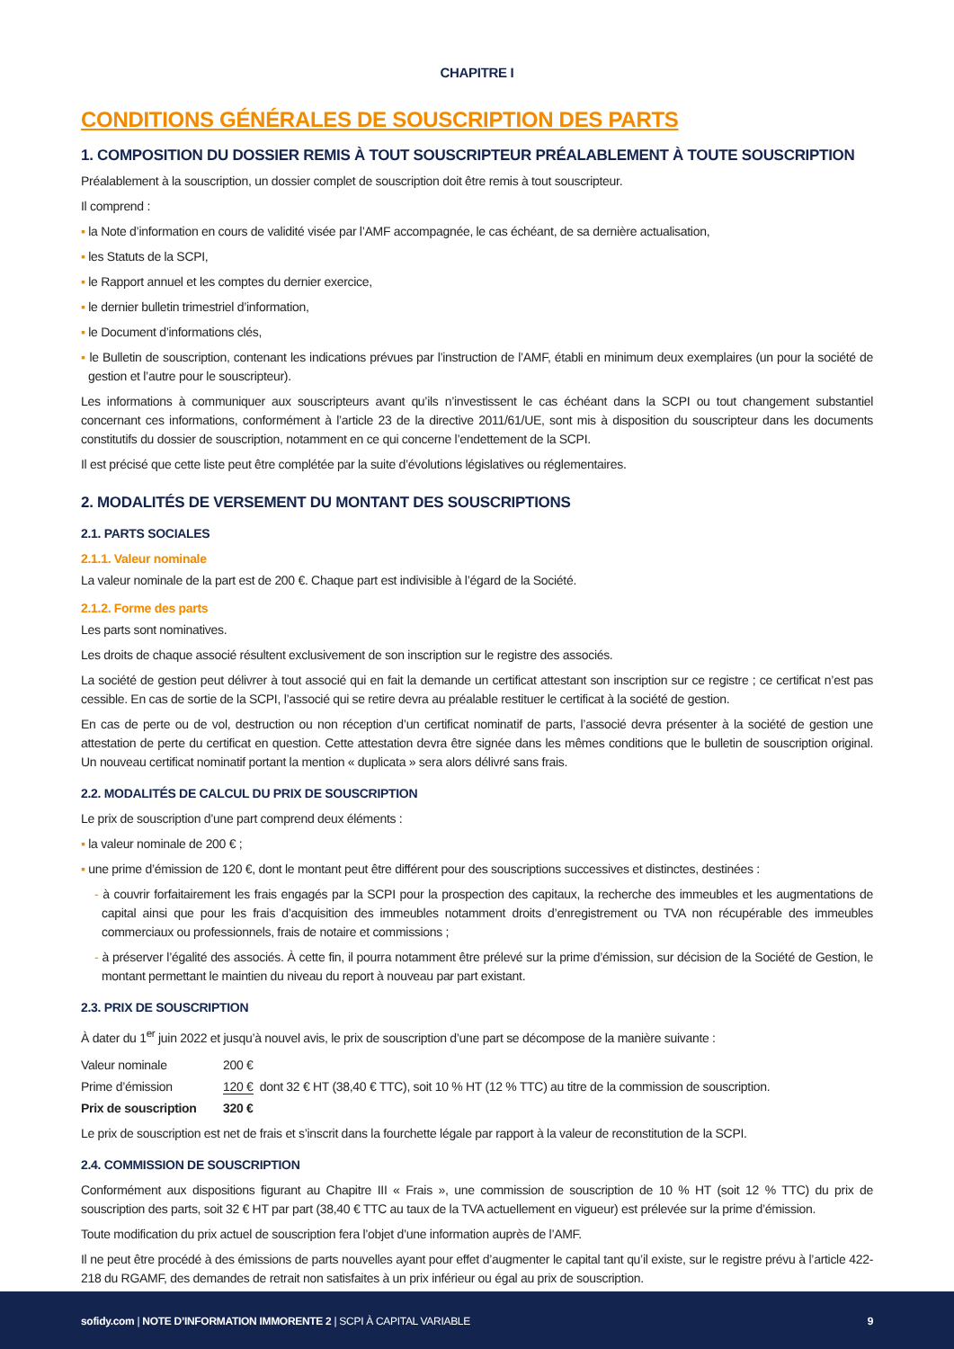CHAPITRE I
CONDITIONS GÉNÉRALES DE SOUSCRIPTION DES PARTS
1. COMPOSITION DU DOSSIER REMIS À TOUT SOUSCRIPTEUR PRÉALABLEMENT À TOUTE SOUSCRIPTION
Préalablement à la souscription, un dossier complet de souscription doit être remis à tout souscripteur.
Il comprend :
▪ la Note d’information en cours de validité visée par l’AMF accompagnée, le cas échéant, de sa dernière actualisation,
▪ les Statuts de la SCPI,
▪ le Rapport annuel et les comptes du dernier exercice,
▪ le dernier bulletin trimestriel d’information,
▪ le Document d’informations clés,
▪ le Bulletin de souscription, contenant les indications prévues par l’instruction de l’AMF, établi en minimum deux exemplaires (un pour la société de gestion et l’autre pour le souscripteur).
Les informations à communiquer aux souscripteurs avant qu’ils n’investissent le cas échéant dans la SCPI ou tout changement substantiel concernant ces informations, conformément à l’article 23 de la directive 2011/61/UE, sont mis à disposition du souscripteur dans les documents constitutifs du dossier de souscription, notamment en ce qui concerne l’endettement de la SCPI.
Il est précisé que cette liste peut être complétée par la suite d’évolutions législatives ou réglementaires.
2. MODALITÉS DE VERSEMENT DU MONTANT DES SOUSCRIPTIONS
2.1. PARTS SOCIALES
2.1.1. Valeur nominale
La valeur nominale de la part est de 200 €. Chaque part est indivisible à l’égard de la Société.
2.1.2. Forme des parts
Les parts sont nominatives.
Les droits de chaque associé résultent exclusivement de son inscription sur le registre des associés.
La société de gestion peut délivrer à tout associé qui en fait la demande un certificat attestant son inscription sur ce registre ; ce certificat n’est pas cessible. En cas de sortie de la SCPI, l’associé qui se retire devra au préalable restituer le certificat à la société de gestion.
En cas de perte ou de vol, destruction ou non réception d’un certificat nominatif de parts, l’associé devra présenter à la société de gestion une attestation de perte du certificat en question. Cette attestation devra être signée dans les mêmes conditions que le bulletin de souscription original. Un nouveau certificat nominatif portant la mention « duplicata » sera alors délivré sans frais.
2.2. MODALITÉS DE CALCUL DU PRIX DE SOUSCRIPTION
Le prix de souscription d’une part comprend deux éléments :
▪ la valeur nominale de 200 € ;
▪ une prime d’émission de 120 €, dont le montant peut être différent pour des souscriptions successives et distinctes, destinées :
- à couvrir forfaitairement les frais engagés par la SCPI pour la prospection des capitaux, la recherche des immeubles et les augmentations de capital ainsi que pour les frais d’acquisition des immeubles notamment droits d’enregistrement ou TVA non récupérable des immeubles commerciaux ou professionnels, frais de notaire et commissions ;
- à préserver l’égalité des associés. À cette fin, il pourra notamment être prélevé sur la prime d’émission, sur décision de la Société de Gestion, le montant permettant le maintien du niveau du report à nouveau par part existant.
2.3. PRIX DE SOUSCRIPTION
À dater du 1<sup>er</sup> juin 2022 et jusqu’à nouvel avis, le prix de souscription d’une part se décompose de la manière suivante :
| Valeur nominale | 200 € |
| Prime d’émission | 120 € dont 32 € HT (38,40 € TTC), soit 10 % HT (12 % TTC) au titre de la commission de souscription. |
| Prix de souscription | 320 € |
Le prix de souscription est net de frais et s’inscrit dans la fourchette légale par rapport à la valeur de reconstitution de la SCPI.
2.4. COMMISSION DE SOUSCRIPTION
Conformément aux dispositions figurant au Chapitre III « Frais », une commission de souscription de 10 % HT (soit 12 % TTC) du prix de souscription des parts, soit 32 € HT par part (38,40 € TTC au taux de la TVA actuellement en vigueur) est prélevée sur la prime d’émission.
Toute modification du prix actuel de souscription fera l’objet d’une information auprès de l’AMF.
Il ne peut être procédé à des émissions de parts nouvelles ayant pour effet d’augmenter le capital tant qu’il existe, sur le registre prévu à l’article 422-218 du RGAMF, des demandes de retrait non satisfaites à un prix inférieur ou égal au prix de souscription.
sofidy.com | NOTE D’INFORMATION IMMORENTE 2 | SCPI À CAPITAL VARIABLE 9